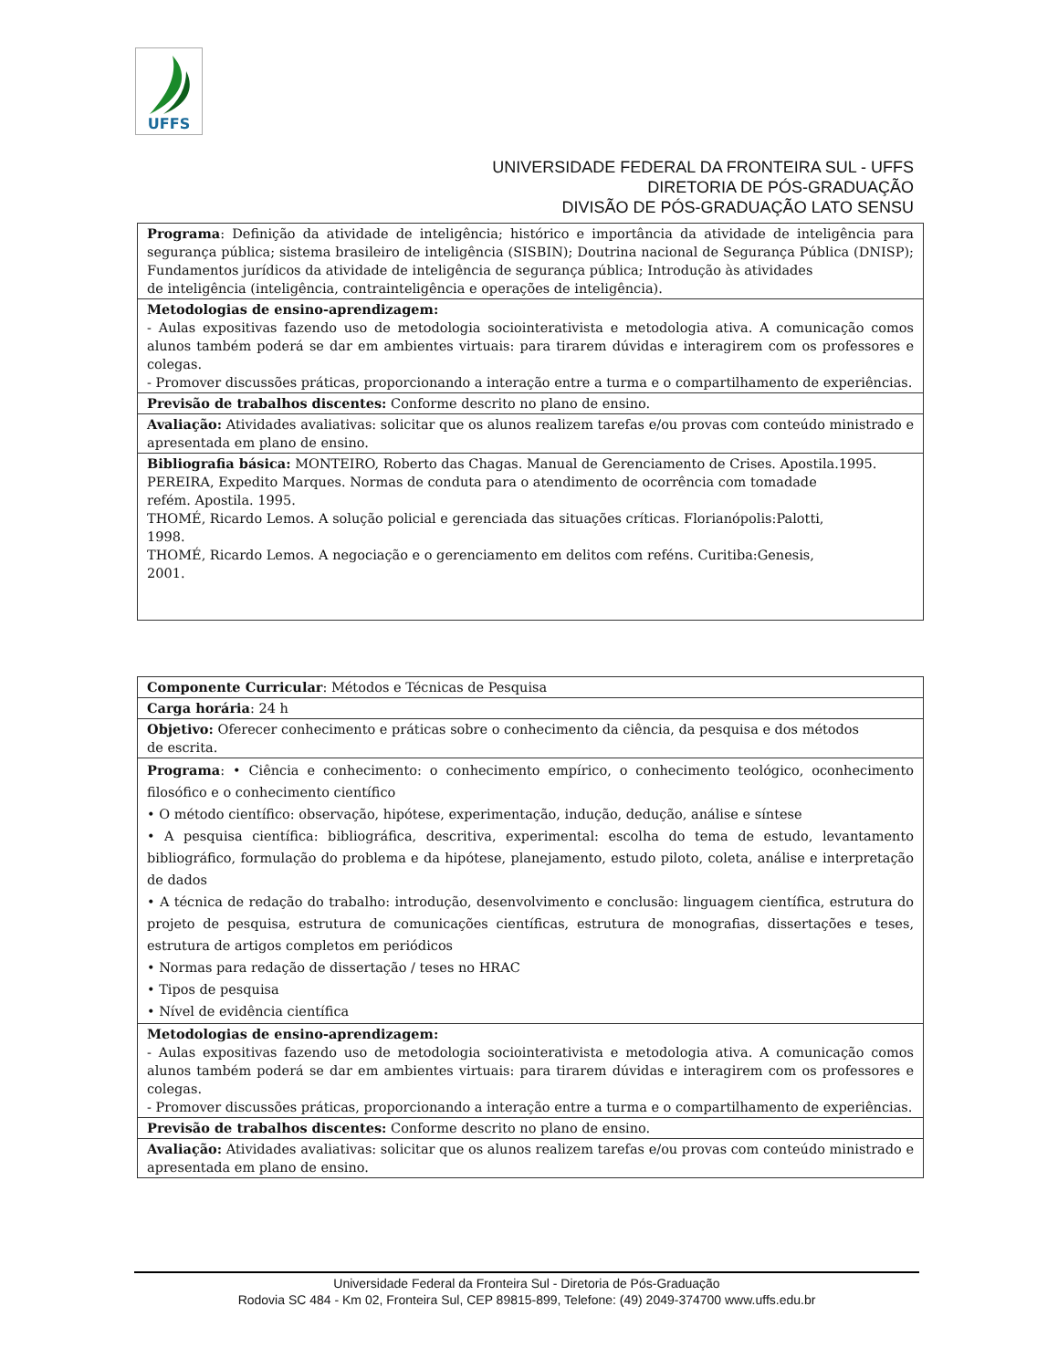UFFS
UNIVERSIDADE FEDERAL DA FRONTEIRA SUL - UFFS
DIRETORIA DE PÓS-GRADUAÇÃO
DIVISÃO DE PÓS-GRADUAÇÃO LATO SENSU
| Programa : Definição da atividade de inteligência; histórico e importância da atividade de inteligência para segurança pública; sistema brasileiro de inteligência (SISBIN); Doutrina nacional de Segurança Pública (DNISP); Fundamentos jurídicos da atividade de inteligência de segurança pública; Introdução às atividades de inteligência (inteligência, contrainteligência e operações de inteligência). |
| Metodologias de ensino-aprendizagem: - Aulas expositivas fazendo uso de metodologia sociointerativista e metodologia ativa. A comunicação comos alunos também poderá se dar em ambientes virtuais: para tirarem dúvidas e interagirem com os professores e colegas. - Promover discussões práticas, proporcionando a interação entre a turma e o compartilhamento de experiências. |
| Previsão de trabalhos discentes: Conforme descrito no plano de ensino. |
| Avaliação: Atividades avaliativas: solicitar que os alunos realizem tarefas e/ou provas com conteúdo ministrado e apresentada em plano de ensino. |
| Bibliografia básica: MONTEIRO, Roberto das Chagas. Manual de Gerenciamento de Crises. Apostila.1995. PEREIRA, Expedito Marques. Normas de conduta para o atendimento de ocorrência com tomadade refém. Apostila. 1995. THOMÉ, Ricardo Lemos. A solução policial e gerenciada das situações críticas. Florianópolis:Palotti, 1998. THOMÉ, Ricardo Lemos. A negociação e o gerenciamento em delitos com reféns. Curitiba:Genesis, 2001. |
| Componente Curricular : Métodos e Técnicas de Pesquisa |
| Carga horária : 24 h |
| Objetivo: Oferecer conhecimento e práticas sobre o conhecimento da ciência, da pesquisa e dos métodos de escrita. |
| Programa : • Ciência e conhecimento: o conhecimento empírico, o conhecimento teológico, oconhecimento filosófico e o conhecimento científico • O método científico: observação, hipótese, experimentação, indução, dedução, análise e síntese • A pesquisa científica: bibliográfica, descritiva, experimental: escolha do tema de estudo, levantamento bibliográfico, formulação do problema e da hipótese, planejamento, estudo piloto, coleta, análise e interpretação de dados • A técnica de redação do trabalho: introdução, desenvolvimento e conclusão: linguagem científica, estrutura do projeto de pesquisa, estrutura de comunicações científicas, estrutura de monografias, dissertações e teses, estrutura de artigos completos em periódicos • Normas para redação de dissertação / teses no HRAC • Tipos de pesquisa • Nível de evidência científica |
| Metodologias de ensino-aprendizagem: - Aulas expositivas fazendo uso de metodologia sociointerativista e metodologia ativa. A comunicação comos alunos também poderá se dar em ambientes virtuais: para tirarem dúvidas e interagirem com os professores e colegas. - Promover discussões práticas, proporcionando a interação entre a turma e o compartilhamento de experiências. |
| Previsão de trabalhos discentes: Conforme descrito no plano de ensino. |
| Avaliação: Atividades avaliativas: solicitar que os alunos realizem tarefas e/ou provas com conteúdo ministrado e apresentada em plano de ensino. |
Universidade Federal da Fronteira Sul - Diretoria de Pós-Graduação
Rodovia SC 484 - Km 02, Fronteira Sul, CEP 89815-899, Telefone: (49) 2049-374700 www.uffs.edu.br